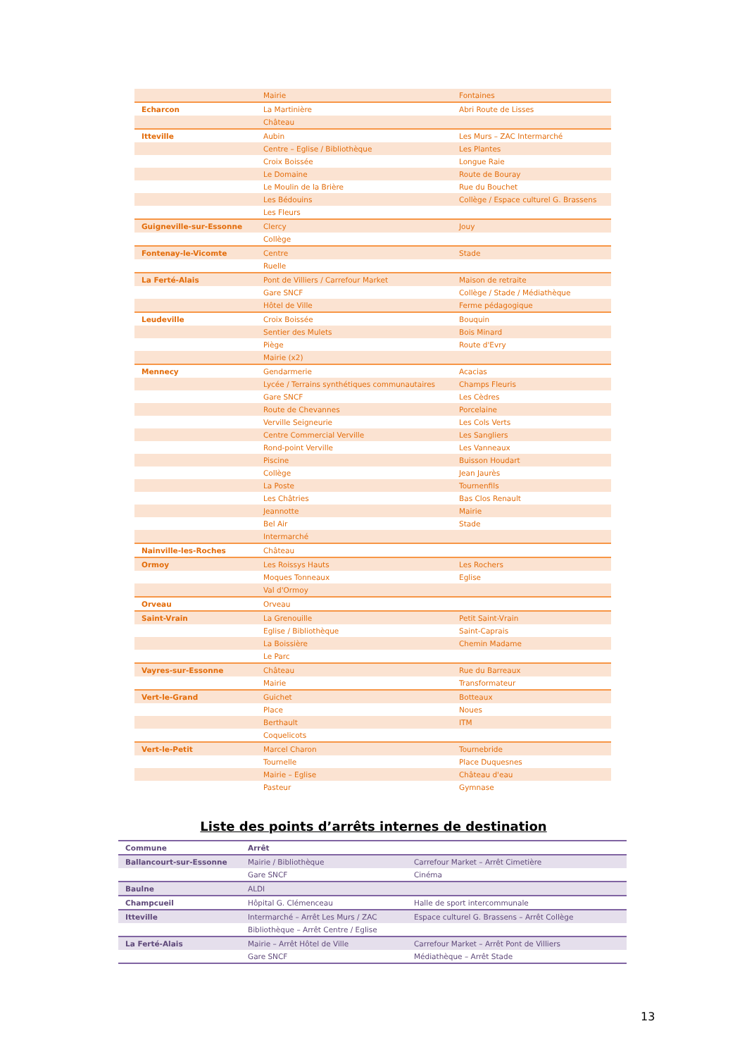| | Mairie | Fontaines |
| Echarcon | La Martinière | Abri Route de Lisses |
| | Château | |
| Itteville | Aubin | Les Murs – ZAC Intermarché |
| | Centre – Eglise / Bibliothèque | Les Plantes |
| | Croix Boissée | Longue Raie |
| | Le Domaine | Route de Bouray |
| | Le Moulin de la Brière | Rue du Bouchet |
| | Les Bédouins | Collège / Espace culturel G. Brassens |
| | Les Fleurs | |
| Guigneville-sur-Essonne | Clercy | Jouy |
| | Collège | |
| Fontenay-le-Vicomte | Centre | Stade |
| | Ruelle | |
| La Ferté-Alais | Pont de Villiers / Carrefour Market | Maison de retraite |
| | Gare SNCF | Collège / Stade / Médiathèque |
| | Hôtel de Ville | Ferme pédagogique |
| Leudeville | Croix Boissée | Bouquin |
| | Sentier des Mulets | Bois Minard |
| | Piège | Route d'Evry |
| | Mairie (x2) | |
| Mennecy | Gendarmerie | Acacias |
| | Lycée / Terrains synthétiques communautaires | Champs Fleuris |
| | Gare SNCF | Les Cèdres |
| | Route de Chevannes | Porcelaine |
| | Verville Seigneurie | Les Cols Verts |
| | Centre Commercial Verville | Les Sangliers |
| | Rond-point Verville | Les Vanneaux |
| | Piscine | Buisson Houdart |
| | Collège | Jean Jaurès |
| | La Poste | Tournenfils |
| | Les Châtries | Bas Clos Renault |
| | Jeannotte | Mairie |
| | Bel Air | Stade |
| | Intermarché | |
| Nainville-les-Roches | Château | |
| Ormoy | Les Roissys Hauts | Les Rochers |
| | Moques Tonneaux | Eglise |
| | Val d'Ormoy | |
| Orveau | Orveau | |
| Saint-Vrain | La Grenouille | Petit Saint-Vrain |
| | Eglise / Bibliothèque | Saint-Caprais |
| | La Boissière | Chemin Madame |
| | Le Parc | |
| Vayres-sur-Essonne | Château | Rue du Barreaux |
| | Mairie | Transformateur |
| Vert-le-Grand | Guichet | Botteaux |
| | Place | Noues |
| | Berthault | ITM |
| | Coquelicots | |
| Vert-le-Petit | Marcel Charon | Tournebride |
| | Tournelle | Place Duquesnes |
| | Mairie – Eglise | Château d'eau |
| | Pasteur | Gymnase |
Liste des points d’arrêts internes de destination
| Commune | Arrêt | |
| Ballancourt-sur-Essonne | Mairie / Bibliothèque | Carrefour Market – Arrêt Cimetière |
| | Gare SNCF | Cinéma |
| Baulne | ALDI | |
| Champcueil | Hôpital G. Clémenceau | Halle de sport intercommunale |
| Itteville | Intermarché – Arrêt Les Murs / ZAC | Espace culturel G. Brassens – Arrêt Collège |
| | Bibliothèque – Arrêt Centre / Eglise | |
| La Ferté-Alais | Mairie – Arrêt Hôtel de Ville | Carrefour Market – Arrêt Pont de Villiers |
| | Gare SNCF | Médiathèque – Arrêt Stade |
13